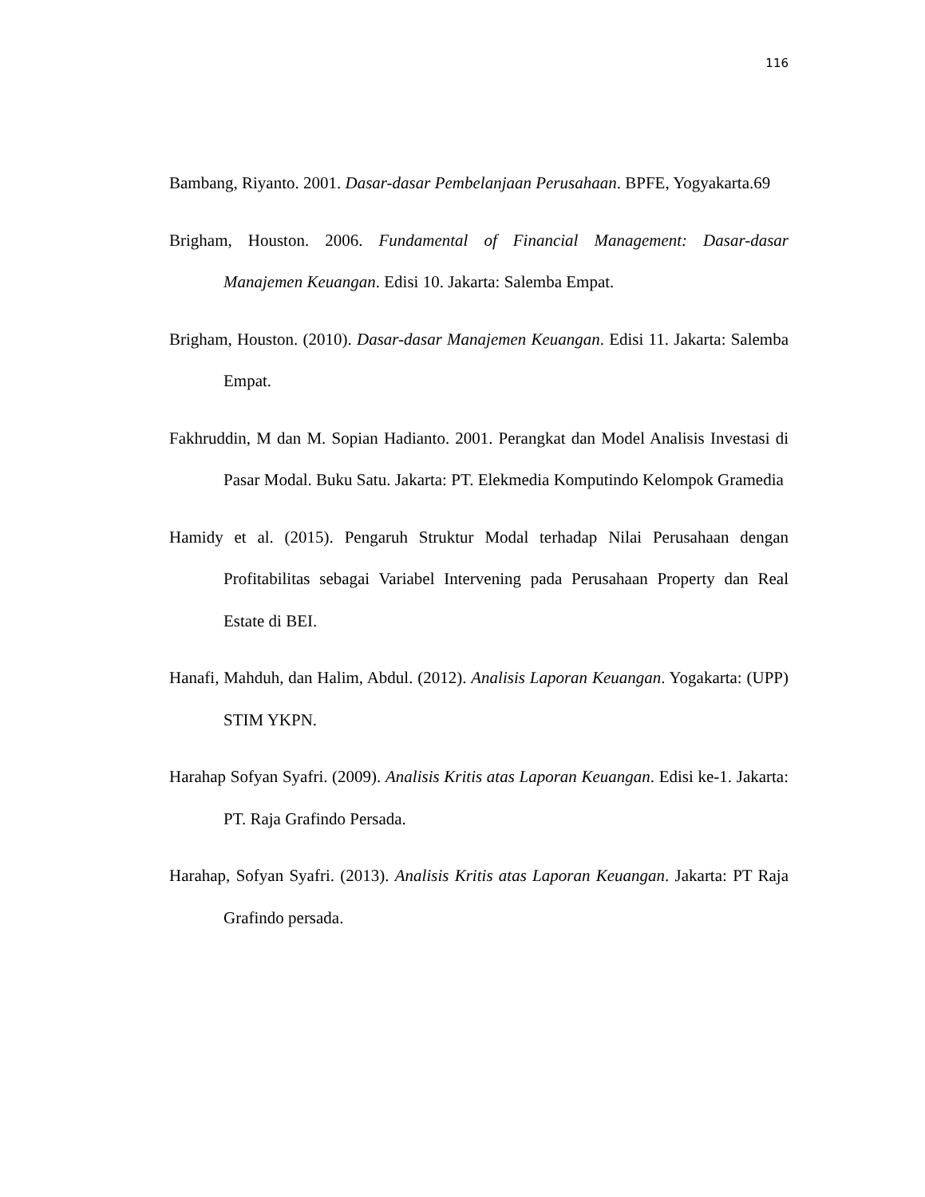116
Bambang, Riyanto. 2001. Dasar-dasar Pembelanjaan Perusahaan. BPFE, Yogyakarta.69
Brigham, Houston. 2006. Fundamental of Financial Management: Dasar-dasar Manajemen Keuangan. Edisi 10. Jakarta: Salemba Empat.
Brigham, Houston. (2010). Dasar-dasar Manajemen Keuangan. Edisi 11. Jakarta: Salemba Empat.
Fakhruddin, M dan M. Sopian Hadianto. 2001. Perangkat dan Model Analisis Investasi di Pasar Modal. Buku Satu. Jakarta: PT. Elekmedia Komputindo Kelompok Gramedia
Hamidy et al. (2015). Pengaruh Struktur Modal terhadap Nilai Perusahaan dengan Profitabilitas sebagai Variabel Intervening pada Perusahaan Property dan Real Estate di BEI.
Hanafi, Mahduh, dan Halim, Abdul. (2012). Analisis Laporan Keuangan. Yogakarta: (UPP) STIM YKPN.
Harahap Sofyan Syafri. (2009). Analisis Kritis atas Laporan Keuangan. Edisi ke-1. Jakarta: PT. Raja Grafindo Persada.
Harahap, Sofyan Syafri. (2013). Analisis Kritis atas Laporan Keuangan. Jakarta: PT Raja Grafindo persada.